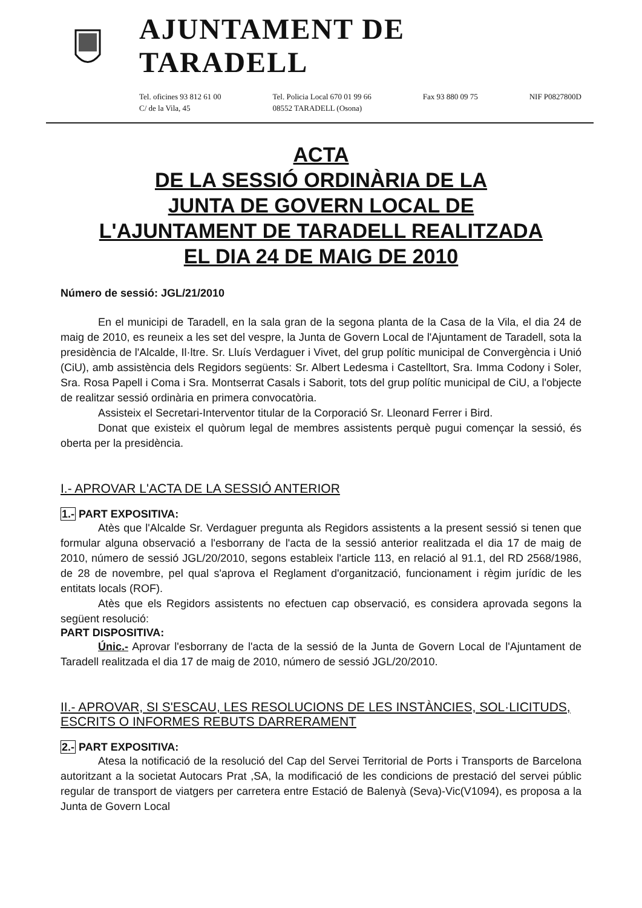AJUNTAMENT DE TARADELL
Tel. oficines 93 812 61 00
C/ de la Vila, 45
Tel. Policia Local 670 01 99 66
08552 TARADELL (Osona)
Fax 93 880 09 75 NIF P0827800D
ACTA
DE LA SESSIÓ ORDINÀRIA DE LA
JUNTA DE GOVERN LOCAL DE
L'AJUNTAMENT DE TARADELL REALITZADA
EL DIA 24 DE MAIG DE 2010
Número de sessió: JGL/21/2010
En el municipi de Taradell, en la sala gran de la segona planta de la Casa de la Vila, el dia 24 de maig de 2010, es reuneix a les set del vespre, la Junta de Govern Local de l'Ajuntament de Taradell, sota la presidència de l'Alcalde, Il·ltre. Sr. Lluís Verdaguer i Vivet, del grup polític municipal de Convergència i Unió (CiU), amb assistència dels Regidors següents: Sr. Albert Ledesma i Castelltort, Sra. Imma Codony i Soler, Sra. Rosa Papell i Coma i Sra. Montserrat Casals i Saborit, tots del grup polític municipal de CiU, a l'objecte de realitzar sessió ordinària en primera convocatòria.
Assisteix el Secretari-Interventor titular de la Corporació Sr. Lleonard Ferrer i Bird.
Donat que existeix el quòrum legal de membres assistents perquè pugui començar la sessió, és oberta per la presidència.
I.- APROVAR L'ACTA DE LA SESSIÓ ANTERIOR
1.- PART EXPOSITIVA:
Atès que l'Alcalde Sr. Verdaguer pregunta als Regidors assistents a la present sessió si tenen que formular alguna observació a l'esborrany de l'acta de la sessió anterior realitzada el dia 17 de maig de 2010, número de sessió JGL/20/2010, segons estableix l'article 113, en relació al 91.1, del RD 2568/1986, de 28 de novembre, pel qual s'aprova el Reglament d'organització, funcionament i règim jurídic de les entitats locals (ROF).
Atès que els Regidors assistents no efectuen cap observació, es considera aprovada segons la següent resolució:
PART DISPOSITIVA:
Únic.- Aprovar l'esborrany de l'acta de la sessió de la Junta de Govern Local de l'Ajuntament de Taradell realitzada el dia 17 de maig de 2010, número de sessió JGL/20/2010.
II.- APROVAR, SI S'ESCAU, LES RESOLUCIONS DE LES INSTÀNCIES, SOL·LICITUDS, ESCRITS O INFORMES REBUTS DARRERAMENT
2.- PART EXPOSITIVA:
Atesa la notificació de la resolució del Cap del Servei Territorial de Ports i Transports de Barcelona autoritzant a la societat Autocars Prat ,SA, la modificació de les condicions de prestació del servei públic regular de transport de viatgers per carretera entre Estació de Balenyà (Seva)-Vic(V1094), es proposa a la Junta de Govern Local